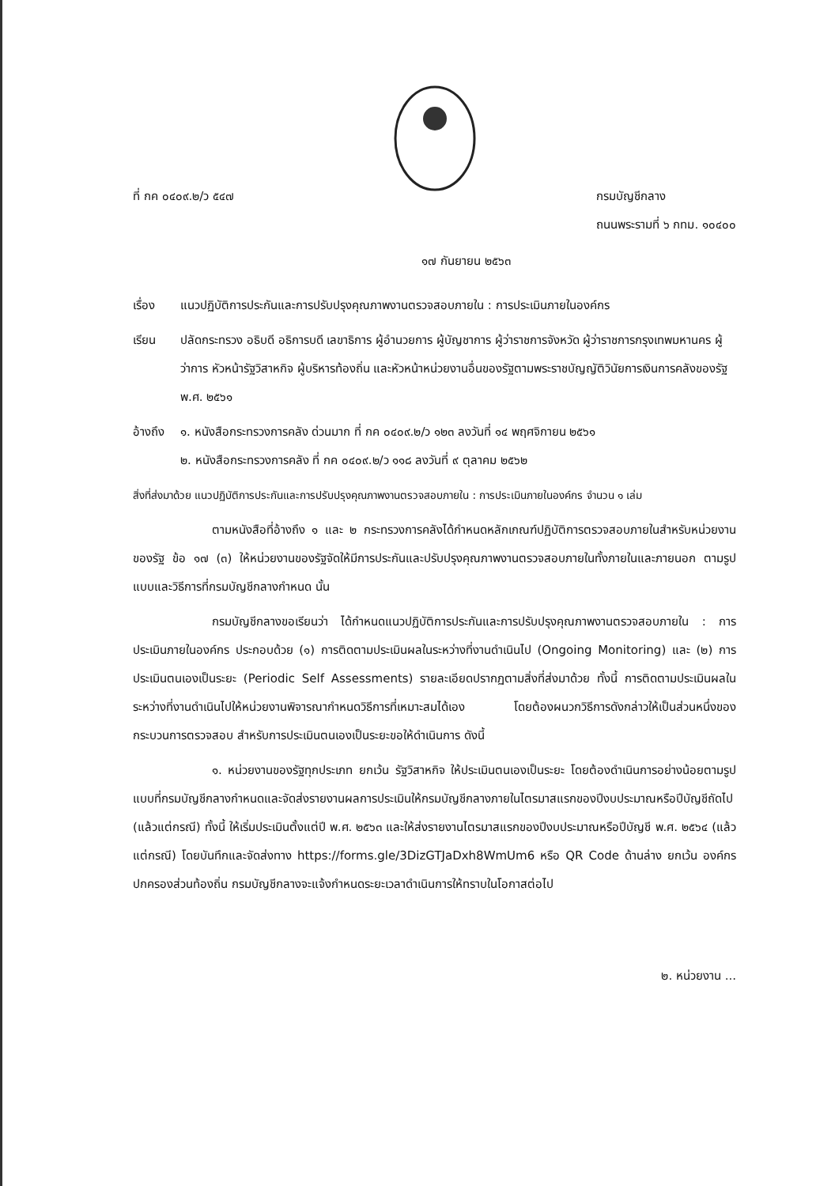ที่ กค ๐๔๐๙.๒/ว ๕๔๗ กรมบัญชีกลาง
ถนนพระรามที่ ๖ กทม. ๑๐๔๐๐
๑๗ กันยายน ๒๕๖๓
เรื่อง แนวปฏิบัติการประกันและการปรับปรุงคุณภาพงานตรวจสอบภายใน : การประเมินภายในองค์กร
เรียน ปลัดกระทรวง อธิบดี อธิการบดี เลขาธิการ ผู้อำนวยการ ผู้บัญชาการ ผู้ว่าราชการจังหวัด ผู้ว่าราชการกรุงเทพมหานคร ผู้ว่าการ หัวหน้ารัฐวิสาหกิจ ผู้บริหารท้องถิ่น และหัวหน้าหน่วยงานอื่นของรัฐตามพระราชบัญญัติวินัยการเงินการคลังของรัฐ พ.ศ. ๒๕๖๑
อ้างถึง
๑. หนังสือกระทรวงการคลัง ด่วนมาก ที่ กค ๐๔๐๙.๒/ว ๑๒๓ ลงวันที่ ๑๔ พฤศจิกายน ๒๕๖๑
๒. หนังสือกระทรวงการคลัง ที่ กค ๐๔๐๙.๒/ว ๑๑๘ ลงวันที่ ๙ ตุลาคม ๒๕๖๒
สิ่งที่ส่งมาด้วย แนวปฏิบัติการประกันและการปรับปรุงคุณภาพงานตรวจสอบภายใน : การประเมินภายในองค์กร จำนวน ๑ เล่ม
ตามหนังสือที่อ้างถึง ๑ และ ๒ กระทรวงการคลังได้กำหนดหลักเกณฑ์ปฏิบัติการตรวจสอบภายในสำหรับหน่วยงานของรัฐ ข้อ ๑๗ (๓) ให้หน่วยงานของรัฐจัดให้มีการประกันและปรับปรุงคุณภาพงานตรวจสอบภายในทั้งภายในและภายนอก ตามรูปแบบและวิธีการที่กรมบัญชีกลางกำหนด นั้น
กรมบัญชีกลางขอเรียนว่า ได้กำหนดแนวปฏิบัติการประกันและการปรับปรุงคุณภาพงานตรวจสอบภายใน : การประเมินภายในองค์กร ประกอบด้วย (๑) การติดตามประเมินผลในระหว่างที่งานดำเนินไป (Ongoing Monitoring) และ (๒) การประเมินตนเองเป็นระยะ (Periodic Self Assessments) รายละเอียดปรากฏตามสิ่งที่ส่งมาด้วย ทั้งนี้ การติดตามประเมินผลในระหว่างที่งานดำเนินไปให้หน่วยงานพิจารณากำหนดวิธีการที่เหมาะสมได้เอง โดยต้องผนวกวิธีการดังกล่าวให้เป็นส่วนหนึ่งของกระบวนการตรวจสอบ สำหรับการประเมินตนเองเป็นระยะขอให้ดำเนินการ ดังนี้
๑. หน่วยงานของรัฐทุกประเภท ยกเว้น รัฐวิสาหกิจ ให้ประเมินตนเองเป็นระยะ โดยต้องดำเนินการอย่างน้อยตามรูปแบบที่กรมบัญชีกลางกำหนดและจัดส่งรายงานผลการประเมินให้กรมบัญชีกลางภายในไตรมาสแรกของปีงบประมาณหรือปีบัญชีถัดไป (แล้วแต่กรณี) ทั้งนี้ ให้เริ่มประเมินตั้งแต่ปี พ.ศ. ๒๕๖๓ และให้ส่งรายงานไตรมาสแรกของปีงบประมาณหรือปีบัญชี พ.ศ. ๒๕๖๔ (แล้วแต่กรณี) โดยบันทึกและจัดส่งทาง https://forms.gle/3DizGTJaDxh8WmUm6 หรือ QR Code ด้านล่าง ยกเว้น องค์กรปกครองส่วนท้องถิ่น กรมบัญชีกลางจะแจ้งกำหนดระยะเวลาดำเนินการให้ทราบในโอกาสต่อไป
๒. หน่วยงาน ...